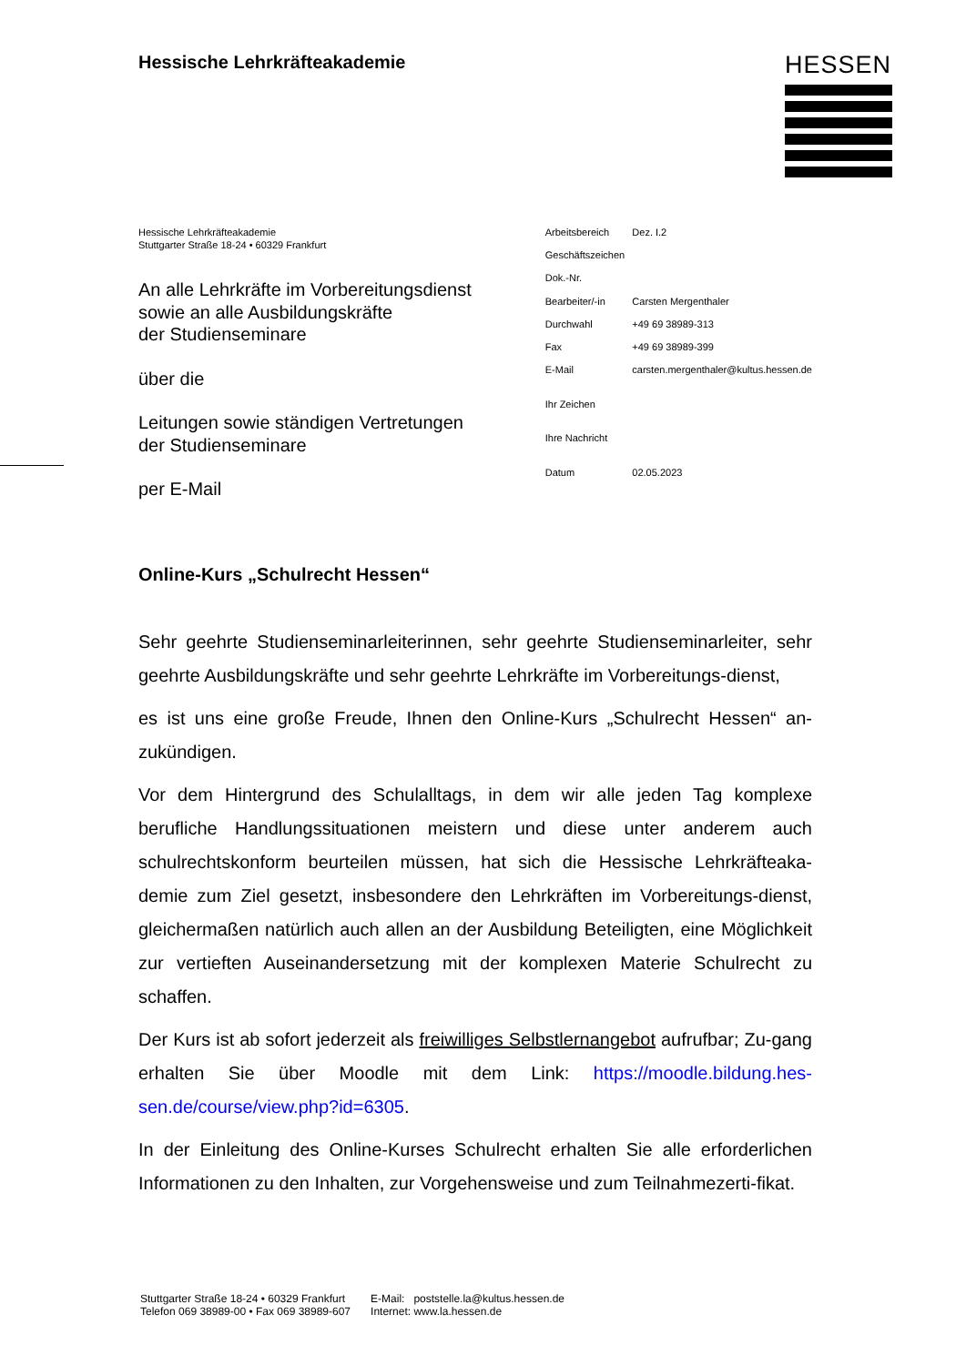HESSEN
Hessische Lehrkräfteakademie
Hessische Lehrkräfteakademie
Stuttgarter Straße 18-24 • 60329 Frankfurt
An alle Lehrkräfte im Vorbereitungsdienst
sowie an alle Ausbildungskräfte
der Studienseminare
über die
Leitungen sowie ständigen Vertretungen
der Studienseminare
per E-Mail
| Arbeitsbereich | Dez. I.2 |
| Geschäftszeichen | |
| Dok.-Nr. | |
| Bearbeiter/-in | Carsten Mergenthaler |
| Durchwahl | +49 69 38989-313 |
| Fax | +49 69 38989-399 |
| E-Mail | carsten.mergenthaler@kultus.hessen.de |
| Ihr Zeichen | |
| Ihre Nachricht | |
| Datum | 02.05.2023 |
Online-Kurs „Schulrecht Hessen“
Sehr geehrte Studienseminarleiterinnen, sehr geehrte Studienseminarleiter, sehr geehrte Ausbildungskräfte und sehr geehrte Lehrkräfte im Vorbereitungs-dienst,
es ist uns eine große Freude, Ihnen den Online-Kurs „Schulrecht Hessen“ an-zukündigen.
Vor dem Hintergrund des Schulalltags, in dem wir alle jeden Tag komplexe berufliche Handlungssituationen meistern und diese unter anderem auch schulrechtskonform beurteilen müssen, hat sich die Hessische Lehrkräfteaka-demie zum Ziel gesetzt, insbesondere den Lehrkräften im Vorbereitungs-dienst, gleichermaßen natürlich auch allen an der Ausbildung Beteiligten, eine Möglichkeit zur vertieften Auseinandersetzung mit der komplexen Materie Schulrecht zu schaffen.
Der Kurs ist ab sofort jederzeit als freiwilliges Selbstlernangebot aufrufbar; Zu-gang erhalten Sie über Moodle mit dem Link: https://moodle.bildung.hes-sen.de/course/view.php?id=6305.
In der Einleitung des Online-Kurses Schulrecht erhalten Sie alle erforderlichen Informationen zu den Inhalten, zur Vorgehensweise und zum Teilnahmezerti-fikat.
Stuttgarter Straße 18-24 • 60329 Frankfurt
Telefon 069 38989-00 • Fax 069 38989-607
E-Mail: poststelle.la@kultus.hessen.de
Internet: www.la.hessen.de